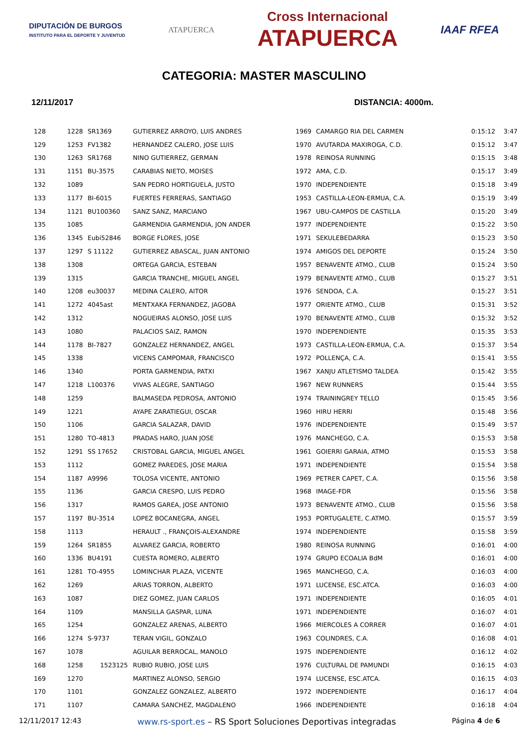DIPUTACIÓN DE BURGOS
INSTITUTO PARA EL DEPORTE Y JUVENTUD
ATAPUERCA
Cross Internacional
ATAPUERCA
IAAF RFEA
CATEGORIA: MASTER MASCULINO
12/11/2017 DISTANCIA: 4000m.
| 128 | 1228 | SR1369 | GUTIERREZ ARROYO, LUIS ANDRES | 1969 | CAMARGO RIA DEL CARMEN | 0:15:12 | 3:47 |
| 129 | 1253 | FV1382 | HERNANDEZ CALERO, JOSE LUIS | 1970 | AVUTARDA MAXIROGA, C.D. | 0:15:12 | 3:47 |
| 130 | 1263 | SR1768 | NINO GUTIERREZ, GERMAN | 1978 | REINOSA RUNNING | 0:15:15 | 3:48 |
| 131 | 1151 | BU-3575 | CARABIAS NIETO, MOISES | 1972 | AMA, C.D. | 0:15:17 | 3:49 |
| 132 | 1089 | | SAN PEDRO HORTIGUELA, JUSTO | 1970 | INDEPENDIENTE | 0:15:18 | 3:49 |
| 133 | 1177 | BI-6015 | FUERTES FERRERAS, SANTIAGO | 1953 | CASTILLA-LEON-ERMUA, C.A. | 0:15:19 | 3:49 |
| 134 | 1121 | BU100360 | SANZ SANZ, MARCIANO | 1967 | UBU-CAMPOS DE CASTILLA | 0:15:20 | 3:49 |
| 135 | 1085 | | GARMENDIA GARMENDIA, JON ANDER | 1977 | INDEPENDIENTE | 0:15:22 | 3:50 |
| 136 | 1345 | Eubi52846 | BORGE FLORES, JOSE | 1971 | SEKULEBEDARRA | 0:15:23 | 3:50 |
| 137 | 1297 | S 11122 | GUTIERREZ ABASCAL, JUAN ANTONIO | 1974 | AMIGOS DEL DEPORTE | 0:15:24 | 3:50 |
| 138 | 1308 | | ORTEGA GARCIA, ESTEBAN | 1957 | BENAVENTE ATMO., CLUB | 0:15:24 | 3:50 |
| 139 | 1315 | | GARCIA TRANCHE, MIGUEL ANGEL | 1979 | BENAVENTE ATMO., CLUB | 0:15:27 | 3:51 |
| 140 | 1208 | eu30037 | MEDINA CALERO, AITOR | 1976 | SENDOA, C.A. | 0:15:27 | 3:51 |
| 141 | 1272 | 4045ast | MENTXAKA FERNANDEZ, JAGOBA | 1977 | ORIENTE ATMO., CLUB | 0:15:31 | 3:52 |
| 142 | 1312 | | NOGUEIRAS ALONSO, JOSE LUIS | 1970 | BENAVENTE ATMO., CLUB | 0:15:32 | 3:52 |
| 143 | 1080 | | PALACIOS SAIZ, RAMON | 1970 | INDEPENDIENTE | 0:15:35 | 3:53 |
| 144 | 1178 | BI-7827 | GONZALEZ HERNANDEZ, ANGEL | 1973 | CASTILLA-LEON-ERMUA, C.A. | 0:15:37 | 3:54 |
| 145 | 1338 | | VICENS CAMPOMAR, FRANCISCO | 1972 | POLLENÇA, C.A. | 0:15:41 | 3:55 |
| 146 | 1340 | | PORTA GARMENDIA, PATXI | 1967 | XANJU ATLETISMO TALDEA | 0:15:42 | 3:55 |
| 147 | 1218 | L100376 | VIVAS ALEGRE, SANTIAGO | 1967 | NEW RUNNERS | 0:15:44 | 3:55 |
| 148 | 1259 | | BALMASEDA PEDROSA, ANTONIO | 1974 | TRAININGREY TELLO | 0:15:45 | 3:56 |
| 149 | 1221 | | AYAPE ZARATIEGUI, OSCAR | 1960 | HIRU HERRI | 0:15:48 | 3:56 |
| 150 | 1106 | | GARCIA SALAZAR, DAVID | 1976 | INDEPENDIENTE | 0:15:49 | 3:57 |
| 151 | 1280 | TO-4813 | PRADAS HARO, JUAN JOSE | 1976 | MANCHEGO, C.A. | 0:15:53 | 3:58 |
| 152 | 1291 | SS 17652 | CRISTOBAL GARCIA, MIGUEL ANGEL | 1961 | GOIERRI GARAIA, ATMO | 0:15:53 | 3:58 |
| 153 | 1112 | | GOMEZ PAREDES, JOSE MARIA | 1971 | INDEPENDIENTE | 0:15:54 | 3:58 |
| 154 | 1187 | A9996 | TOLOSA VICENTE, ANTONIO | 1969 | PETRER CAPET, C.A. | 0:15:56 | 3:58 |
| 155 | 1136 | | GARCIA CRESPO, LUIS PEDRO | 1968 | IMAGE-FDR | 0:15:56 | 3:58 |
| 156 | 1317 | | RAMOS GAREA, JOSE ANTONIO | 1973 | BENAVENTE ATMO., CLUB | 0:15:56 | 3:58 |
| 157 | 1197 | BU-3514 | LOPEZ BOCANEGRA, ANGEL | 1953 | PORTUGALETE, C.ATMO. | 0:15:57 | 3:59 |
| 158 | 1113 | | HERAULT ., FRANÇOIS-ALEXANDRE | 1974 | INDEPENDIENTE | 0:15:58 | 3:59 |
| 159 | 1264 | SR1855 | ALVAREZ GARCIA, ROBERTO | 1980 | REINOSA RUNNING | 0:16:01 | 4:00 |
| 160 | 1336 | BU4191 | CUESTA ROMERO, ALBERTO | 1974 | GRUPO ECOALIA BdM | 0:16:01 | 4:00 |
| 161 | 1281 | TO-4955 | LOMINCHAR PLAZA, VICENTE | 1965 | MANCHEGO, C.A. | 0:16:03 | 4:00 |
| 162 | 1269 | | ARIAS TORRON, ALBERTO | 1971 | LUCENSE, ESC.ATCA. | 0:16:03 | 4:00 |
| 163 | 1087 | | DIEZ GOMEZ, JUAN CARLOS | 1971 | INDEPENDIENTE | 0:16:05 | 4:01 |
| 164 | 1109 | | MANSILLA GASPAR, LUNA | 1971 | INDEPENDIENTE | 0:16:07 | 4:01 |
| 165 | 1254 | | GONZALEZ ARENAS, ALBERTO | 1966 | MIERCOLES A CORRER | 0:16:07 | 4:01 |
| 166 | 1274 | S-9737 | TERAN VIGIL, GONZALO | 1963 | COLINDRES, C.A. | 0:16:08 | 4:01 |
| 167 | 1078 | | AGUILAR BERROCAL, MANOLO | 1975 | INDEPENDIENTE | 0:16:12 | 4:02 |
| 168 | 1258 | 1523125 | RUBIO RUBIO, JOSE LUIS | 1976 | CULTURAL DE PAMUNDI | 0:16:15 | 4:03 |
| 169 | 1270 | | MARTINEZ ALONSO, SERGIO | 1974 | LUCENSE, ESC.ATCA. | 0:16:15 | 4:03 |
| 170 | 1101 | | GONZALEZ GONZALEZ, ALBERTO | 1972 | INDEPENDIENTE | 0:16:17 | 4:04 |
| 171 | 1107 | | CAMARA SANCHEZ, MAGDALENO | 1966 | INDEPENDIENTE | 0:16:18 | 4:04 |
12/11/2017 12:43 www.rs-sport.es – RS Sport Soluciones Deportivas integradas Página 4 de 6